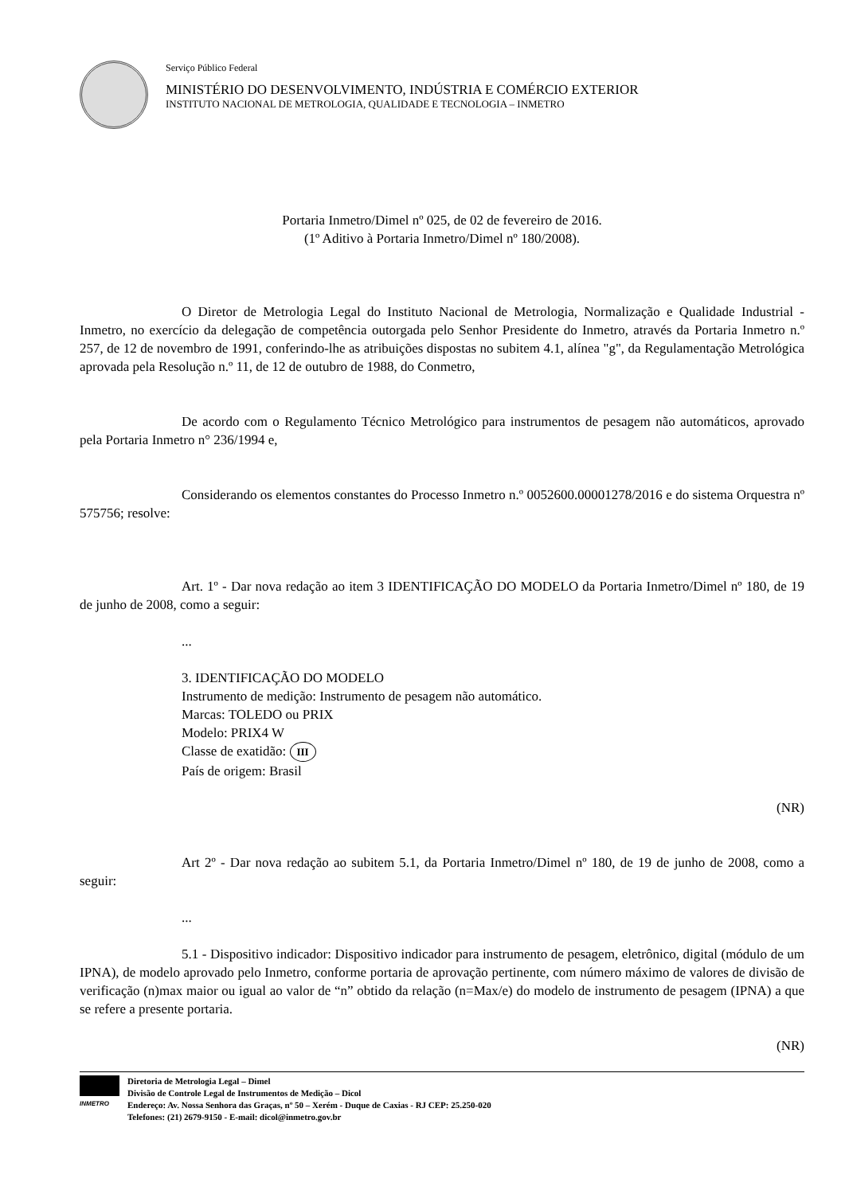Serviço Público Federal
MINISTÉRIO DO DESENVOLVIMENTO, INDÚSTRIA E COMÉRCIO EXTERIOR
INSTITUTO NACIONAL DE METROLOGIA, QUALIDADE E TECNOLOGIA – INMETRO
Portaria Inmetro/Dimel nº 025, de 02 de fevereiro de 2016.
(1º Aditivo à Portaria Inmetro/Dimel nº 180/2008).
O Diretor de Metrologia Legal do Instituto Nacional de Metrologia, Normalização e Qualidade Industrial - Inmetro, no exercício da delegação de competência outorgada pelo Senhor Presidente do Inmetro, através da Portaria Inmetro n.º 257, de 12 de novembro de 1991, conferindo-lhe as atribuições dispostas no subitem 4.1, alínea "g", da Regulamentação Metrológica aprovada pela Resolução n.º 11, de 12 de outubro de 1988, do Conmetro,
De acordo com o Regulamento Técnico Metrológico para instrumentos de pesagem não automáticos, aprovado pela Portaria Inmetro n° 236/1994 e,
Considerando os elementos constantes do Processo Inmetro n.º 0052600.00001278/2016 e do sistema Orquestra nº 575756; resolve:
Art. 1º - Dar nova redação ao item 3 IDENTIFICAÇÃO DO MODELO da Portaria Inmetro/Dimel nº 180, de 19 de junho de 2008, como a seguir:
...
3. IDENTIFICAÇÃO DO MODELO
Instrumento de medição: Instrumento de pesagem não automático.
Marcas: TOLEDO ou PRIX
Modelo: PRIX4 W
Classe de exatidão: III
País de origem: Brasil
(NR)
Art 2º - Dar nova redação ao subitem 5.1, da Portaria Inmetro/Dimel nº 180, de 19 de junho de 2008, como a seguir:
...
5.1 - Dispositivo indicador: Dispositivo indicador para instrumento de pesagem, eletrônico, digital (módulo de um IPNA), de modelo aprovado pelo Inmetro, conforme portaria de aprovação pertinente, com número máximo de valores de divisão de verificação (n)max maior ou igual ao valor de “n” obtido da relação (n=Max/e) do modelo de instrumento de pesagem (IPNA) a que se refere a presente portaria.
(NR)
INMETRO
Diretoria de Metrologia Legal – Dimel
Divisão de Controle Legal de Instrumentos de Medição – Dicol
Endereço: Av. Nossa Senhora das Graças, nº 50 – Xerém - Duque de Caxias - RJ CEP: 25.250-020
Telefones: (21) 2679-9150 - E-mail: dicol@inmetro.gov.br